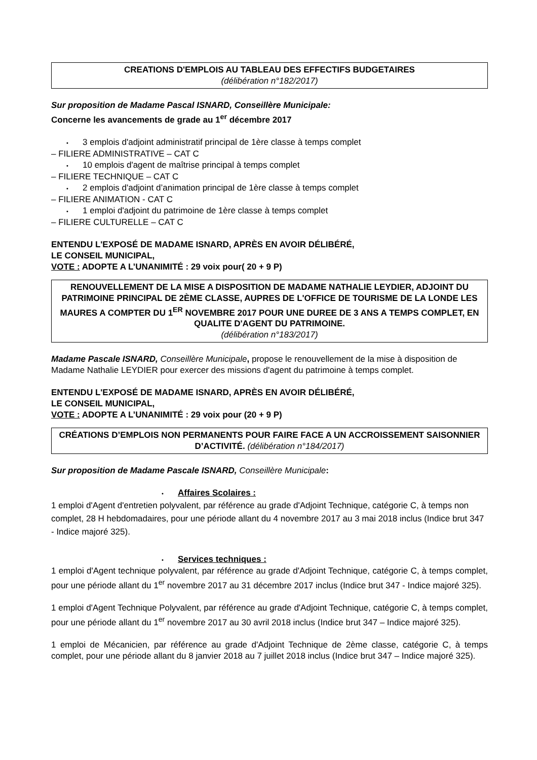CREATIONS D'EMPLOIS AU TABLEAU DES EFFECTIFS BUDGETAIRES
(délibération n°182/2017)
Sur proposition de Madame Pascal ISNARD, Conseillère Municipale:
Concerne les avancements de grade au 1<sup>er</sup> décembre 2017
• 3 emplois d'adjoint administratif principal de 1ère classe à temps complet
– FILIERE ADMINISTRATIVE – CAT C
• 10 emplois d'agent de maîtrise principal à temps complet
– FILIERE TECHNIQUE – CAT C
• 2 emplois d'adjoint d’animation principal de 1ère classe à temps complet
– FILIERE ANIMATION - CAT C
• 1 emploi d'adjoint du patrimoine de 1ère classe à temps complet
– FILIERE CULTURELLE – CAT C
ENTENDU L'EXPOSÉ DE MADAME ISNARD, APRÈS EN AVOIR DÉLIBÉRÉ,
LE CONSEIL MUNICIPAL,
VOTE : ADOPTE A L’UNANIMITÉ : 29 voix pour( 20 + 9 P)
RENOUVELLEMENT DE LA MISE A DISPOSITION DE MADAME NATHALIE LEYDIER, ADJOINT DU PATRIMOINE PRINCIPAL DE 2ÈME CLASSE, AUPRES DE L'OFFICE DE TOURISME DE LA LONDE LES MAURES A COMPTER DU 1<sup>ER</sup> NOVEMBRE 2017 POUR UNE DUREE DE 3 ANS A TEMPS COMPLET, EN QUALITE D'AGENT DU PATRIMOINE.
(délibération n°183/2017)
Madame Pascale ISNARD, Conseillère Municipale, propose le renouvellement de la mise à disposition de Madame Nathalie LEYDIER pour exercer des missions d'agent du patrimoine à temps complet.
ENTENDU L'EXPOSÉ DE MADAME ISNARD, APRÈS EN AVOIR DÉLIBÉRÉ,
LE CONSEIL MUNICIPAL,
VOTE : ADOPTE A L’UNANIMITÉ : 29 voix pour (20 + 9 P)
CRÉATIONS D’EMPLOIS NON PERMANENTS POUR FAIRE FACE A UN ACCROISSEMENT SAISONNIER D’ACTIVITÉ. (délibération n°184/2017)
Sur proposition de Madame Pascale ISNARD, Conseillère Municipale:
• Affaires Scolaires :
1 emploi d'Agent d'entretien polyvalent, par référence au grade d'Adjoint Technique, catégorie C, à temps non complet, 28 H hebdomadaires, pour une période allant du 4 novembre 2017 au 3 mai 2018 inclus (Indice brut 347 - Indice majoré 325).
• Services techniques :
1 emploi d'Agent technique polyvalent, par référence au grade d'Adjoint Technique, catégorie C, à temps complet, pour une période allant du 1<sup>er</sup> novembre 2017 au 31 décembre 2017 inclus (Indice brut 347 - Indice majoré 325).
1 emploi d'Agent Technique Polyvalent, par référence au grade d'Adjoint Technique, catégorie C, à temps complet, pour une période allant du 1<sup>er</sup> novembre 2017 au 30 avril 2018 inclus (Indice brut 347 – Indice majoré 325).
1 emploi de Mécanicien, par référence au grade d'Adjoint Technique de 2ème classe, catégorie C, à temps complet, pour une période allant du 8 janvier 2018 au 7 juillet 2018 inclus (Indice brut 347 – Indice majoré 325).